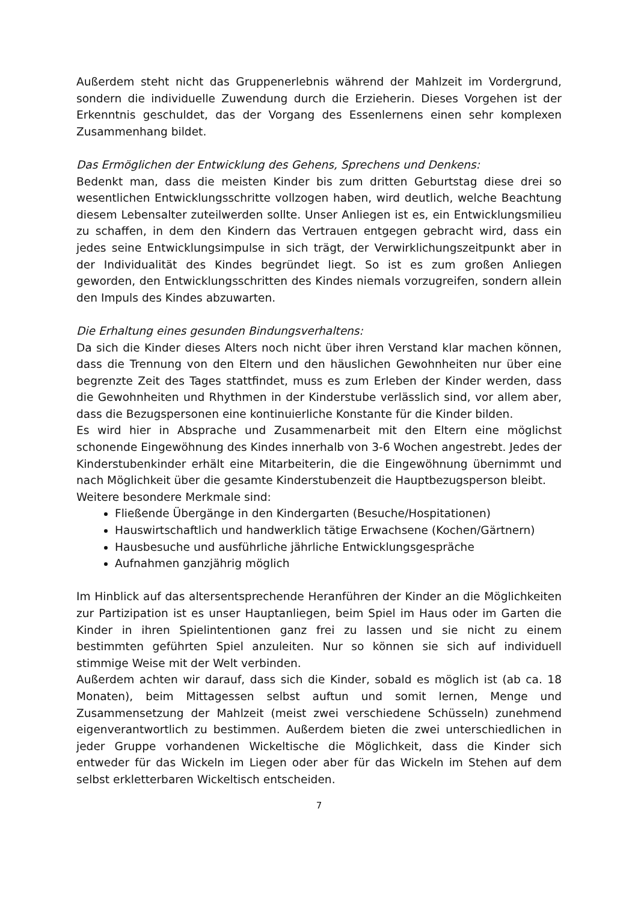Außerdem steht nicht das Gruppenerlebnis während der Mahlzeit im Vordergrund, sondern die individuelle Zuwendung durch die Erzieherin. Dieses Vorgehen ist der Erkenntnis geschuldet, das der Vorgang des Essenlernens einen sehr komplexen Zusammenhang bildet.
Das Ermöglichen der Entwicklung des Gehens, Sprechens und Denkens:
Bedenkt man, dass die meisten Kinder bis zum dritten Geburtstag diese drei so wesentlichen Entwicklungsschritte vollzogen haben, wird deutlich, welche Beachtung diesem Lebensalter zuteilwerden sollte. Unser Anliegen ist es, ein Entwicklungsmilieu zu schaffen, in dem den Kindern das Vertrauen entgegen gebracht wird, dass ein jedes seine Entwicklungsimpulse in sich trägt, der Verwirklichungszeitpunkt aber in der Individualität des Kindes begründet liegt. So ist es zum großen Anliegen geworden, den Entwicklungsschritten des Kindes niemals vorzugreifen, sondern allein den Impuls des Kindes abzuwarten.
Die Erhaltung eines gesunden Bindungsverhaltens:
Da sich die Kinder dieses Alters noch nicht über ihren Verstand klar machen können, dass die Trennung von den Eltern und den häuslichen Gewohnheiten nur über eine begrenzte Zeit des Tages stattfindet, muss es zum Erleben der Kinder werden, dass die Gewohnheiten und Rhythmen in der Kinderstube verlässlich sind, vor allem aber, dass die Bezugspersonen eine kontinuierliche Konstante für die Kinder bilden.
Es wird hier in Absprache und Zusammenarbeit mit den Eltern eine möglichst schonende Eingewöhnung des Kindes innerhalb von 3-6 Wochen angestrebt. Jedes der Kinderstubenkinder erhält eine Mitarbeiterin, die die Eingewöhnung übernimmt und nach Möglichkeit über die gesamte Kinderstubenzeit die Hauptbezugsperson bleibt.
Weitere besondere Merkmale sind:
Fließende Übergänge in den Kindergarten (Besuche/Hospitationen)
Hauswirtschaftlich und handwerklich tätige Erwachsene (Kochen/Gärtnern)
Hausbesuche und ausführliche jährliche Entwicklungsgespräche
Aufnahmen ganzjährig möglich
Im Hinblick auf das altersentsprechende Heranführen der Kinder an die Möglichkeiten zur Partizipation ist es unser Hauptanliegen, beim Spiel im Haus oder im Garten die Kinder in ihren Spielintentionen ganz frei zu lassen und sie nicht zu einem bestimmten geführten Spiel anzuleiten. Nur so können sie sich auf individuell stimmige Weise mit der Welt verbinden.
Außerdem achten wir darauf, dass sich die Kinder, sobald es möglich ist (ab ca. 18 Monaten), beim Mittagessen selbst auftun und somit lernen, Menge und Zusammensetzung der Mahlzeit (meist zwei verschiedene Schüsseln) zunehmend eigenverantwortlich zu bestimmen. Außerdem bieten die zwei unterschiedlichen in jeder Gruppe vorhandenen Wickeltische die Möglichkeit, dass die Kinder sich entweder für das Wickeln im Liegen oder aber für das Wickeln im Stehen auf dem selbst erkletterbaren Wickeltisch entscheiden.
7